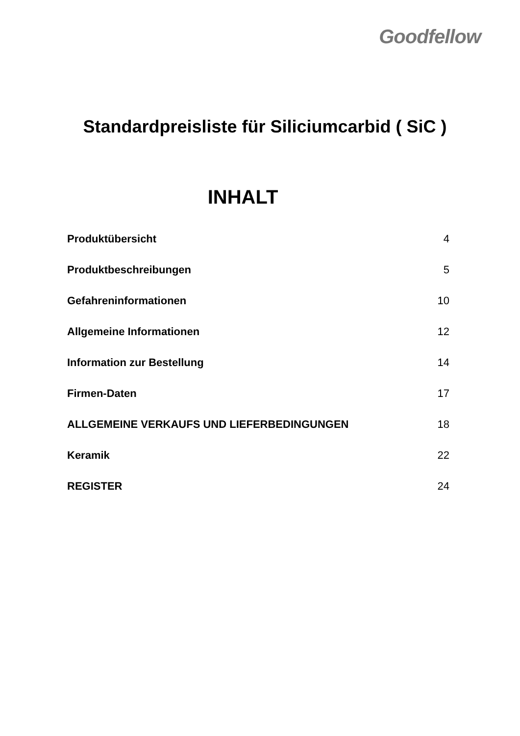Goodfellow
Standardpreisliste für Siliciumcarbid ( SiC )
INHALT
| Produktübersicht | 4 |
| Produktbeschreibungen | 5 |
| Gefahreninformationen | 10 |
| Allgemeine Informationen | 12 |
| Information zur Bestellung | 14 |
| Firmen-Daten | 17 |
| ALLGEMEINE VERKAUFS UND LIEFERBEDINGUNGEN | 18 |
| Keramik | 22 |
| REGISTER | 24 |